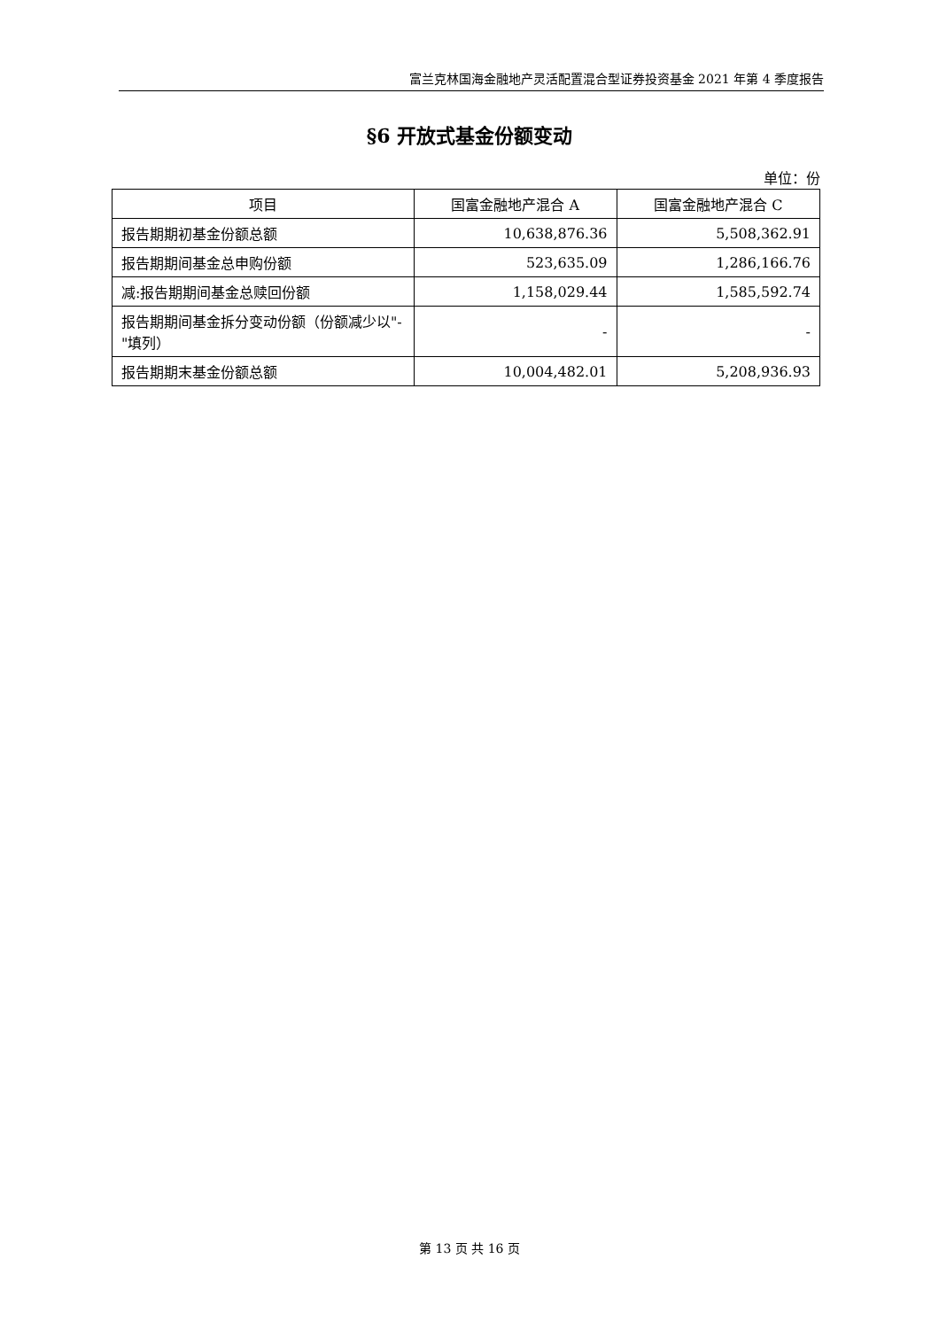富兰克林国海金融地产灵活配置混合型证券投资基金 2021 年第 4 季度报告
§6 开放式基金份额变动
单位：份
| 项目 | 国富金融地产混合 A | 国富金融地产混合 C |
| --- | --- | --- |
| 报告期期初基金份额总额 | 10,638,876.36 | 5,508,362.91 |
| 报告期期间基金总申购份额 | 523,635.09 | 1,286,166.76 |
| 减:报告期期间基金总赎回份额 | 1,158,029.44 | 1,585,592.74 |
| 报告期期间基金拆分变动份额（份额减少以"-"填列） | - | - |
| 报告期期末基金份额总额 | 10,004,482.01 | 5,208,936.93 |
第 13 页 共 16 页